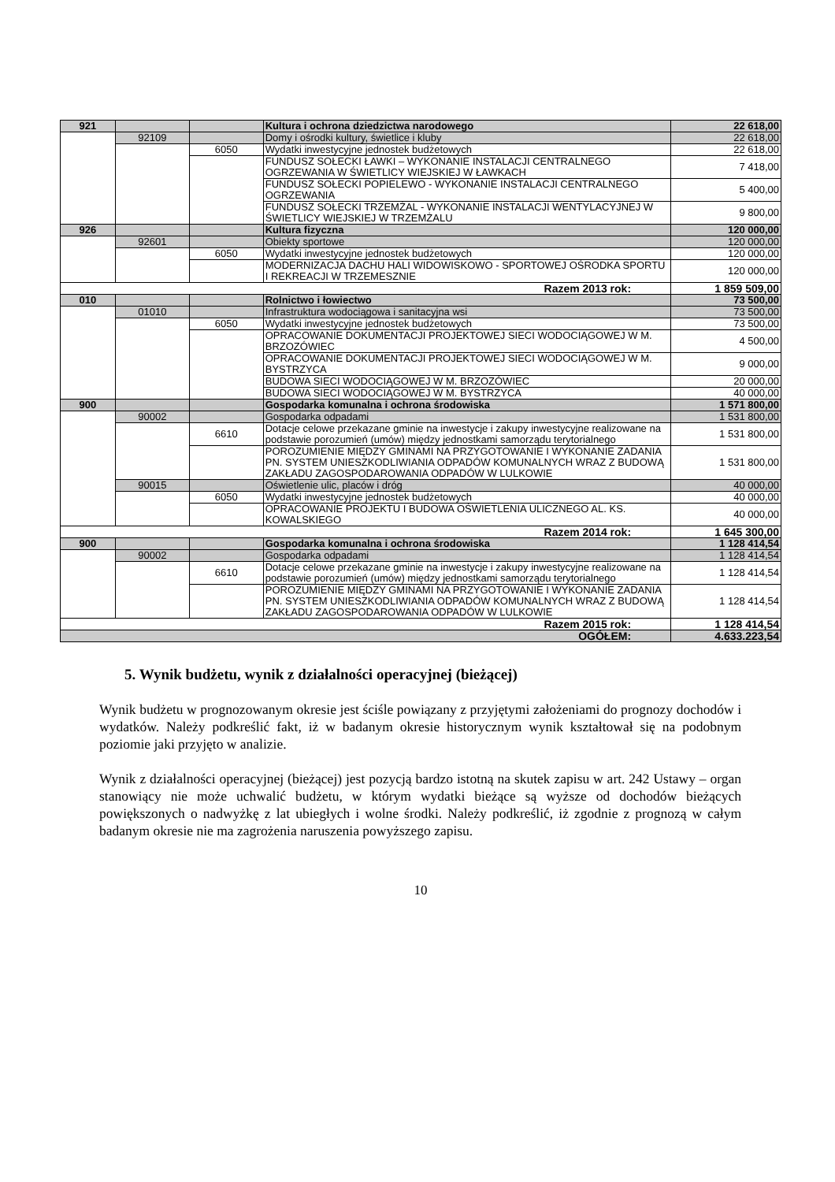| 921 | | | Kultura i ochrona dziedzictwa narodowego | 22 618,00 |
| | 92109 | | Domy i ośrodki kultury, świetlice i kluby | 22 618,00 |
| | | 6050 | Wydatki inwestycyjne jednostek budżetowych | 22 618,00 |
| | | | FUNDUSZ SOŁECKI ŁAWKI – WYKONANIE INSTALACJI CENTRALNEGO OGRZEWANIA W ŚWIETLICY WIEJSKIEJ W ŁAWKACH | 7 418,00 |
| | | | FUNDUSZ SOŁECKI POPIELEWO - WYKONANIE INSTALACJI CENTRALNEGO OGRZEWANIA | 5 400,00 |
| | | | FUNDUSZ SOŁECKI TRZEMŻAL - WYKONANIE INSTALACJI WENTYLACYJNEJ W ŚWIETLICY WIEJSKIEJ W TRZEMŻALU | 9 800,00 |
| 926 | | | Kultura fizyczna | 120 000,00 |
| | 92601 | | Obiekty sportowe | 120 000,00 |
| | | 6050 | Wydatki inwestycyjne jednostek budżetowych | 120 000,00 |
| | | | MODERNIZACJA DACHU HALI WIDOWISKOWO - SPORTOWEJ OŚRODKA SPORTU I REKREACJI W TRZEMESZNIE | 120 000,00 |
| Razem 2013 rok: | | | | 1 859 509,00 |
| 010 | | | Rolnictwo i łowiectwo | 73 500,00 |
| | 01010 | | Infrastruktura wodociągowa i sanitacyjna wsi | 73 500,00 |
| | | 6050 | Wydatki inwestycyjne jednostek budżetowych | 73 500,00 |
| | | | OPRACOWANIE DOKUMENTACJI PROJEKTOWEJ SIECI WODOCIĄGOWEJ W M. BRZOZÓWIEC | 4 500,00 |
| | | | OPRACOWANIE DOKUMENTACJI PROJEKTOWEJ SIECI WODOCIĄGOWEJ W M. BYSTRZYCA | 9 000,00 |
| | | | BUDOWA SIECI WODOCIĄGOWEJ W M. BRZOZÓWIEC | 20 000,00 |
| | | | BUDOWA SIECI WODOCIĄGOWEJ W M. BYSTRZYCA | 40 000,00 |
| 900 | | | Gospodarka komunalna i ochrona środowiska | 1 571 800,00 |
| | 90002 | | Gospodarka odpadami | 1 531 800,00 |
| | | 6610 | Dotacje celowe przekazane gminie na inwestycje i zakupy inwestycyjne realizowane na podstawie porozumień (umów) między jednostkami samorządu terytorialnego | 1 531 800,00 |
| | | | POROZUMIENIE MIĘDZY GMINAMI NA PRZYGOTOWANIE I WYKONANIE ZADANIA PN. SYSTEM UNIESZKODLIWIANIA ODPADÓW KOMUNALNYCH WRAZ Z BUDOWĄ ZAKŁADU ZAGOSPODAROWANIA ODPADÓW W LULKOWIE | 1 531 800,00 |
| | 90015 | | Oświetlenie ulic, placów i dróg | 40 000,00 |
| | | 6050 | Wydatki inwestycyjne jednostek budżetowych | 40 000,00 |
| | | | OPRACOWANIE PROJEKTU I BUDOWA OŚWIETLENIA ULICZNEGO AL. KS. KOWALSKIEGO | 40 000,00 |
| Razem 2014 rok: | | | | 1 645 300,00 |
| 900 | | | Gospodarka komunalna i ochrona środowiska | 1 128 414,54 |
| | 90002 | | Gospodarka odpadami | 1 128 414,54 |
| | | 6610 | Dotacje celowe przekazane gminie na inwestycje i zakupy inwestycyjne realizowane na podstawie porozumień (umów) między jednostkami samorządu terytorialnego | 1 128 414,54 |
| | | | POROZUMIENIE MIĘDZY GMINAMI NA PRZYGOTOWANIE I WYKONANIE ZADANIA PN. SYSTEM UNIESZKODLIWIANIA ODPADÓW KOMUNALNYCH WRAZ Z BUDOWĄ ZAKŁADU ZAGOSPODAROWANIA ODPADÓW W LULKOWIE | 1 128 414,54 |
| Razem 2015 rok: | | | | 1 128 414,54 |
| OGÓŁEM: | | | | 4.633.223,54 |
5. Wynik budżetu, wynik z działalności operacyjnej (bieżącej)
Wynik budżetu w prognozowanym okresie jest ściśle powiązany z przyjętymi założeniami do prognozy dochodów i wydatków. Należy podkreślić fakt, iż w badanym okresie historycznym wynik kształtował się na podobnym poziomie jaki przyjęto w analizie.
Wynik z działalności operacyjnej (bieżącej) jest pozycją bardzo istotną na skutek zapisu w art. 242 Ustawy – organ stanowiący nie może uchwalić budżetu, w którym wydatki bieżące są wyższe od dochodów bieżących powiększonych o nadwyżkę z lat ubiegłych i wolne środki. Należy podkreślić, iż zgodnie z prognozą w całym badanym okresie nie ma zagrożenia naruszenia powyższego zapisu.
10